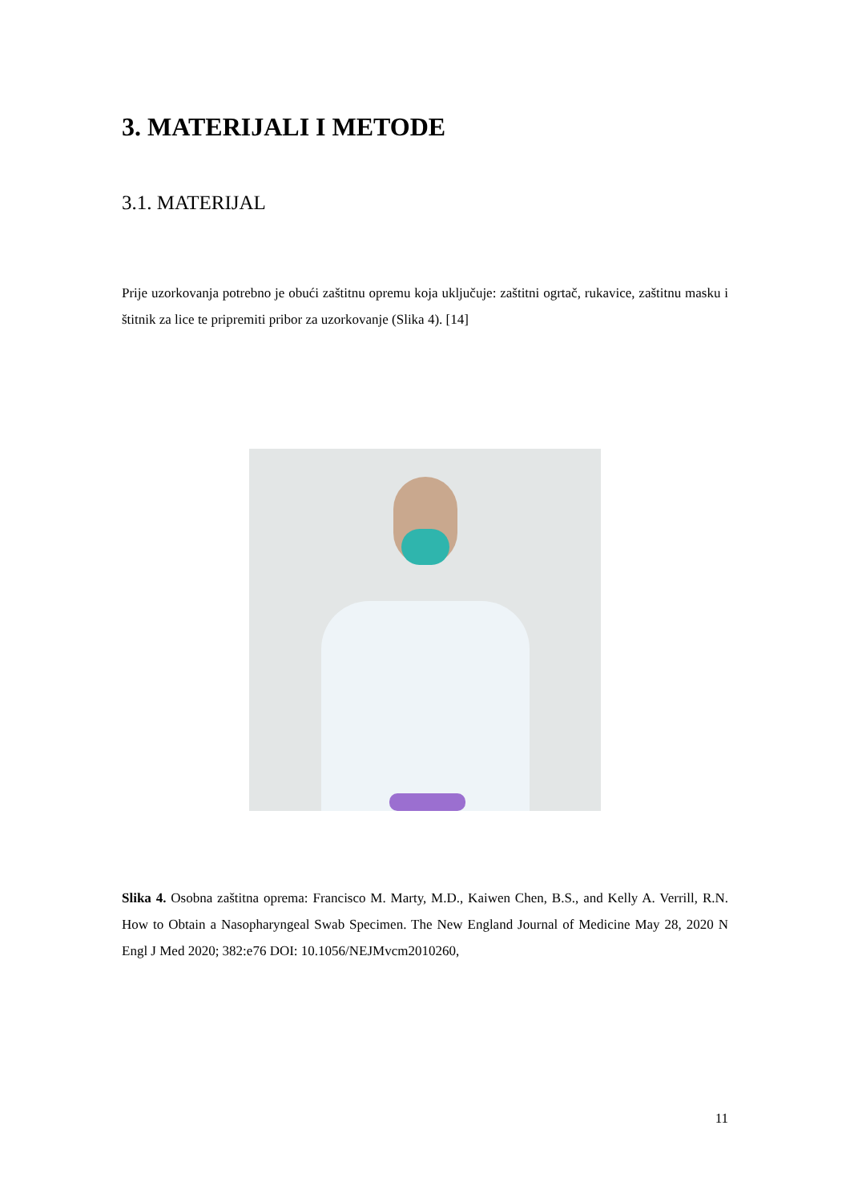3. MATERIJALI I METODE
3.1. MATERIJAL
Prije uzorkovanja potrebno je obući zaštitnu opremu koja uključuje: zaštitni ogrtač, rukavice, zaštitnu masku i štitnik za lice te pripremiti pribor za uzorkovanje (Slika 4). [14]
Slika 4. Osobna zaštitna oprema: Francisco M. Marty, M.D., Kaiwen Chen, B.S., and Kelly A. Verrill, R.N. How to Obtain a Nasopharyngeal Swab Specimen. The New England Journal of Medicine May 28, 2020 N Engl J Med 2020; 382:e76 DOI: 10.1056/NEJMvcm2010260,
11